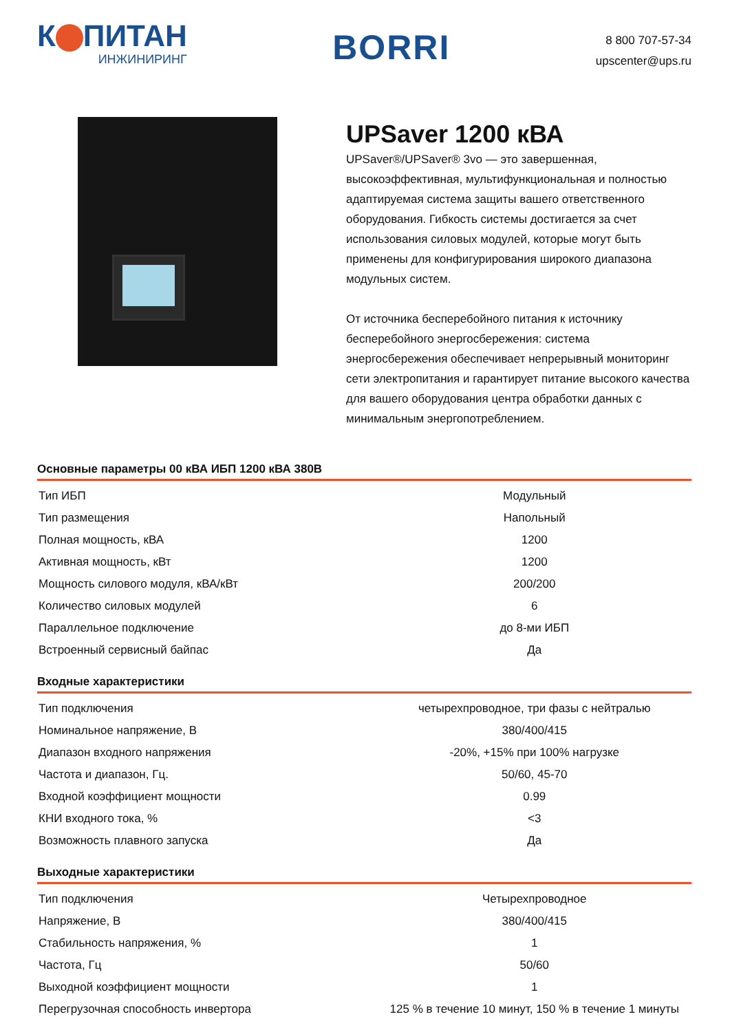К ПИТАН
ИНЖИНИРИНГ
BORRI
8 800 707-57-34
upscenter@ups.ru
UPSaver 1200 кВА
UPSaver®/UPSaver® 3vo — это завершенная, высокоэффективная, мультифункциональная и полностью адаптируемая система защиты вашего ответственного оборудования. Гибкость системы достигается за счет использования силовых модулей, которые могут быть применены для конфигурирования широкого диапазона модульных систем.
От источника бесперебойного питания к источнику бесперебойного энергосбережения: система энергосбережения обеспечивает непрерывный мониторинг сети электропитания и гарантирует питание высокого качества для вашего оборудования центра обработки данных с минимальным энергопотреблением.
Основные параметры 00 кВА ИБП 1200 кВА 380В
| Тип ИБП | Модульный |
| Тип размещения | Напольный |
| Полная мощность, кВА | 1200 |
| Активная мощность, кВт | 1200 |
| Мощность силового модуля, кВА/кВт | 200/200 |
| Количество силовых модулей | 6 |
| Параллельное подключение | до 8-ми ИБП |
| Встроенный сервисный байпас | Да |
Входные характеристики
| Тип подключения | четырехпроводное, три фазы с нейтралью |
| Номинальное напряжение, В | 380/400/415 |
| Диапазон входного напряжения | -20%, +15% при 100% нагрузке |
| Частота и диапазон, Гц. | 50/60, 45-70 |
| Входной коэффициент мощности | 0.99 |
| КНИ входного тока, % | <3 |
| Возможность плавного запуска | Да |
Выходные характеристики
| Тип подключения | Четырехпроводное |
| Напряжение, В | 380/400/415 |
| Стабильность напряжения, % | 1 |
| Частота, Гц | 50/60 |
| Выходной коэффициент мощности | 1 |
| Перегрузочная способность инвертора | 125 % в течение 10 минут, 150 % в течение 1 минуты |